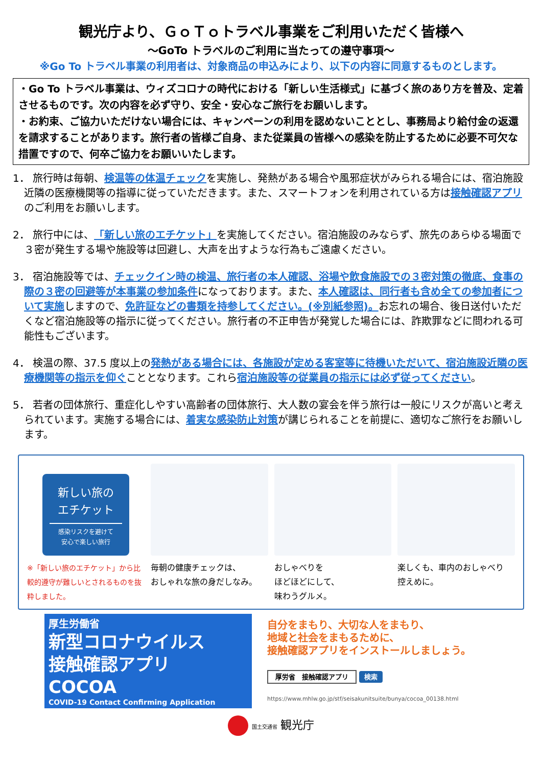観光庁より、ＧｏＴｏトラベル事業をご利用いただく皆様へ
～GoTo トラベルのご利用に当たっての遵守事項～
※Go To トラベル事業の利用者は、対象商品の申込みにより、以下の内容に同意するものとします。
・Go To トラベル事業は、ウィズコロナの時代における「新しい生活様式」に基づく旅のあり方を普及、定着させるものです。次の内容を必ず守り、安全・安心なご旅行をお願いします。
・お約束、ご協力いただけない場合には、キャンペーンの利用を認めないこととし、事務局より給付金の返還を請求することがあります。旅行者の皆様ご自身、また従業員の皆様への感染を防止するために必要不可欠な措置ですので、何卒ご協力をお願いいたします。
1． 旅行時は毎朝、検温等の体温チェックを実施し、発熱がある場合や風邪症状がみられる場合には、宿泊施設近隣の医療機関等の指導に従っていただきます。また、スマートフォンを利用されている方は接触確認アプリのご利用をお願いします。
2． 旅行中には、「新しい旅のエチケット」を実施してください。宿泊施設のみならず、旅先のあらゆる場面で３密が発生する場や施設等は回避し、大声を出すような行為もご遠慮ください。
3． 宿泊施設等では、チェックイン時の検温、旅行者の本人確認、浴場や飲食施設での３密対策の徹底、食事の際の３密の回避等が本事業の参加条件になっております。また、本人確認は、同行者も含め全ての参加者について実施しますので、免許証などの書類を持参してください。(※別紙参照)。お忘れの場合、後日送付いただくなど宿泊施設等の指示に従ってください。旅行者の不正申告が発覚した場合には、詐欺罪などに問われる可能性もございます。
4． 検温の際、37.5 度以上の発熱がある場合には、各施設が定める客室等に待機いただいて、宿泊施設近隣の医療機関等の指示を仰ぐこととなります。これら宿泊施設等の従業員の指示には必ず従ってください。
5． 若者の団体旅行、重症化しやすい高齢者の団体旅行、大人数の宴会を伴う旅行は一般にリスクが高いと考えられています。実施する場合には、着実な感染防止対策が講じられることを前提に、適切なご旅行をお願いします。
新しい旅の
エチケット
感染リスクを避けて
安心で楽しい旅行
※「新しい旅のエチケット」から比較的遵守が難しいとされるものを抜粋しました。
毎朝の健康チェックは、
おしゃれな旅の身だしなみ。
おしゃべりを
ほどほどにして、
味わうグルメ。
楽しくも、車内のおしゃべり
控えめに。
厚生労働省
新型コロナウイルス
接触確認アプリ
COCOA
COVID-19 Contact Confirming Application
自分をまもり、大切な人をまもり、
地域と社会をまもるために、
接触確認アプリをインストールしましょう。
厚労省　接触確認アプリ 検索
https://www.mhlw.go.jp/stf/seisakunitsuite/bunya/cocoa_00138.html
国土交通省 観光庁